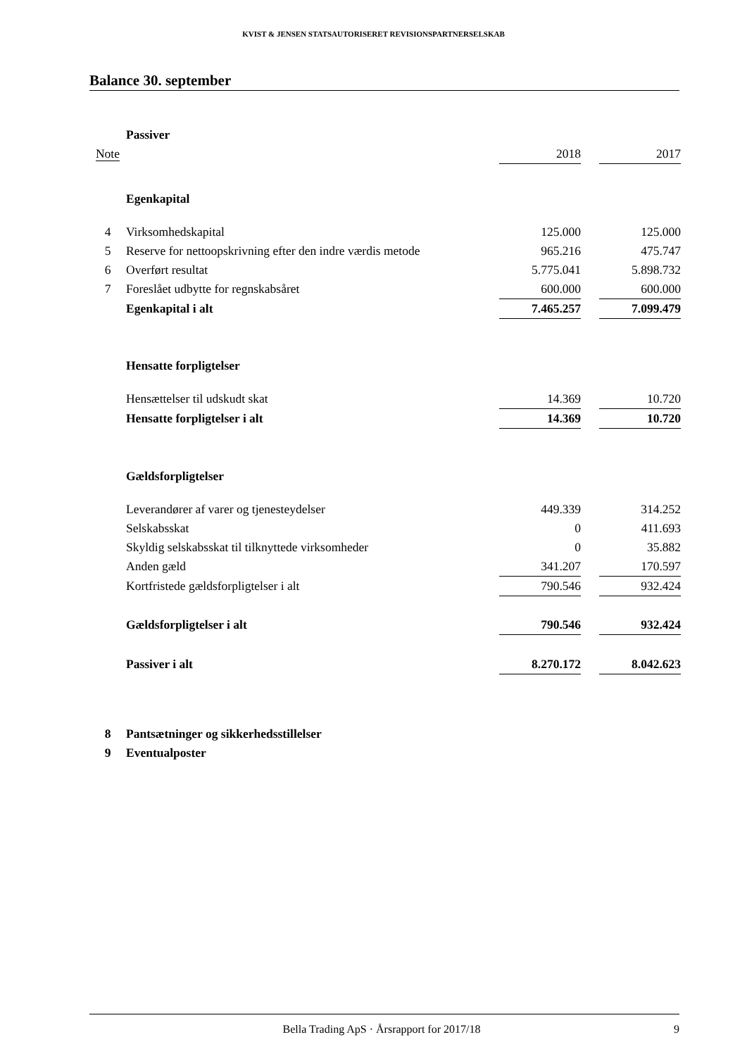KVIST & JENSEN STATSAUTORISERET REVISIONSPARTNERSELSKAB
Balance 30. september
| | Passiver | | | |
| Note | | 2018 | | 2017 |
| | Egenkapital | | | |
| 4 | Virksomhedskapital | 125.000 | | 125.000 |
| 5 | Reserve for nettoopskrivning efter den indre værdis metode | 965.216 | | 475.747 |
| 6 | Overført resultat | 5.775.041 | | 5.898.732 |
| 7 | Foreslået udbytte for regnskabsåret | 600.000 | | 600.000 |
| | Egenkapital i alt | 7.465.257 | | 7.099.479 |
| | Hensatte forpligtelser | | | |
| | Hensættelser til udskudt skat | 14.369 | | 10.720 |
| | Hensatte forpligtelser i alt | 14.369 | | 10.720 |
| | Gældsforpligtelser | | | |
| | Leverandører af varer og tjenesteydelser | 449.339 | | 314.252 |
| | Selskabsskat | 0 | | 411.693 |
| | Skyldig selskabsskat til tilknyttede virksomheder | 0 | | 35.882 |
| | Anden gæld | 341.207 | | 170.597 |
| | Kortfristede gældsforpligtelser i alt | 790.546 | | 932.424 |
| | Gældsforpligtelser i alt | 790.546 | | 932.424 |
| | Passiver i alt | 8.270.172 | | 8.042.623 |
| 8 | Pantsætninger og sikkerhedsstillelser | | | |
| 9 | Eventualposter | | | |
Bella Trading ApS · Årsrapport for 2017/18 9